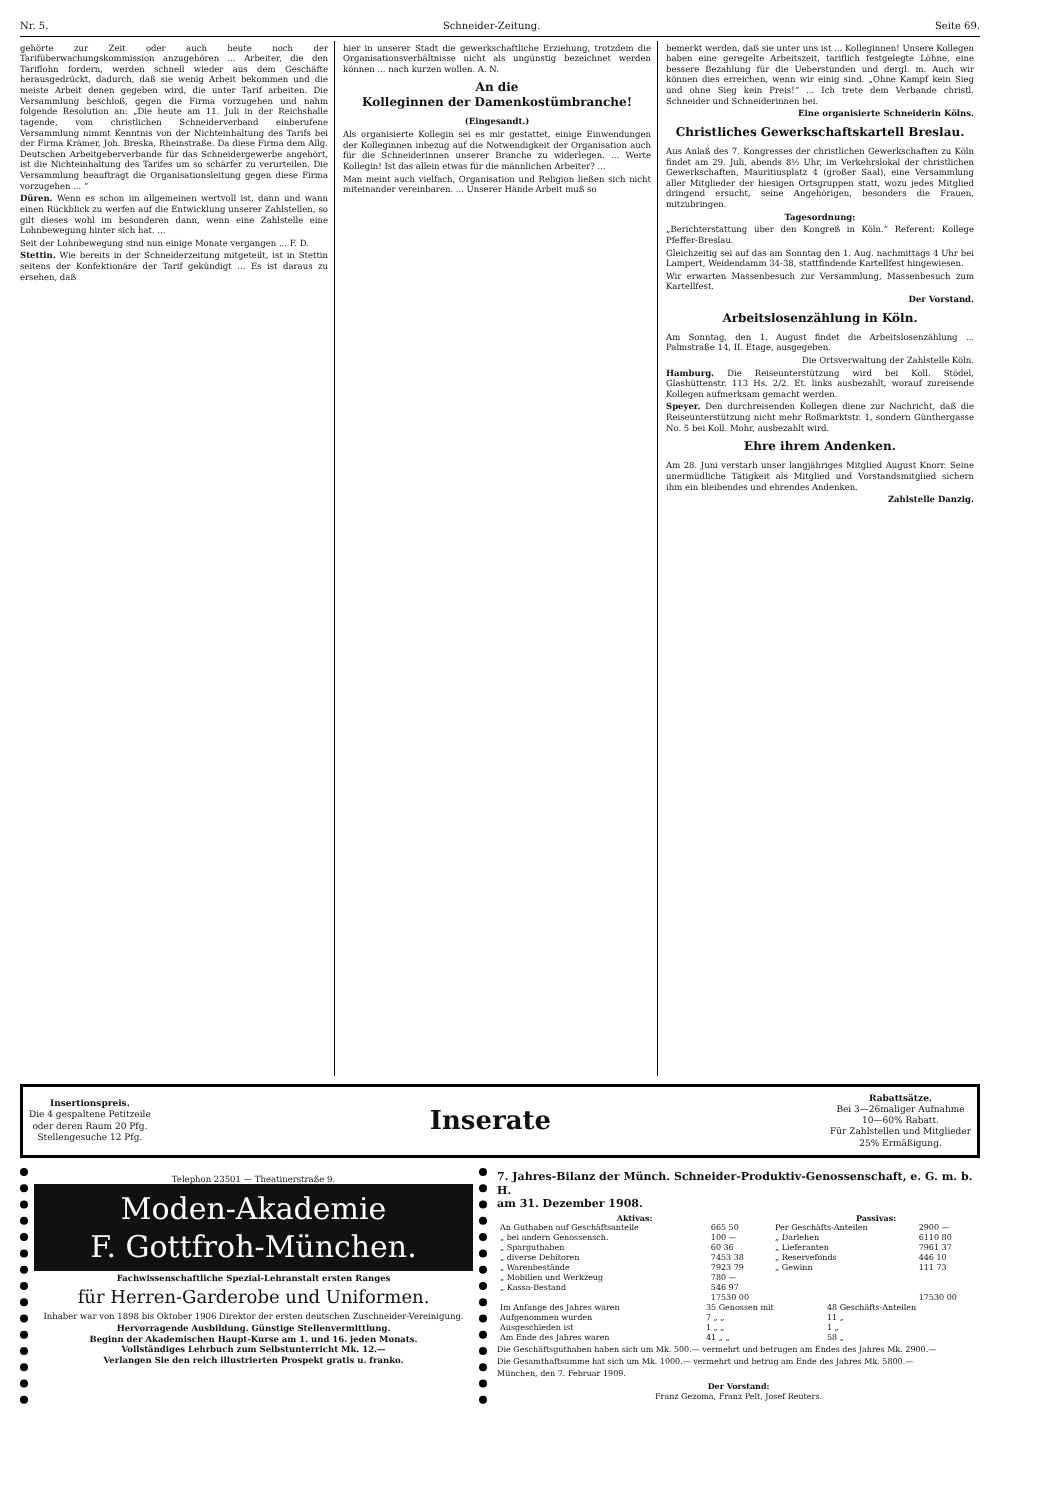Nr. 5. Schneider-Zeitung. Seite 69.
gehörte zur Zeit oder auch heute noch der Tarifüberwachungskommission anzugehören ... Arbeiter, die den Tariflohn fordern, werden schnell wieder aus dem Geschäfte herausgedrückt, dadurch, daß sie wenig Arbeit bekommen und die meiste Arbeit denen gegeben wird, die unter Tarif arbeiten. Die Versammlung beschloß, gegen die Firma vorzugehen und nahm folgende Resolution an: „Die heute am 11. Juli in der Reichshalle tagende, vom christlichen Schneiderverband einberufene Versammlung nimmt Kenntnis von der Nichteinhaltung des Tarifs bei der Firma Krämer, Joh. Breska, Rheinstraße. Da diese Firma dem Allg. Deutschen Arbeitgeberverbande für das Schneidergewerbe angehört, ist die Nichteinhaltung des Tarifes um so schärfer zu verurteilen. Die Versammlung beauftragt die Organisationsleitung gegen diese Firma vorzugehen ... “
Düren. Wenn es schon im allgemeinen wertvoll ist, dann und wann einen Rückblick zu werfen auf die Entwicklung unserer Zahlstellen, so gilt dieses wohl im besonderen dann, wenn eine Zahlstelle eine Lohnbewegung hinter sich hat. ...
Seit der Lohnbewegung sind nun einige Monate vergangen ... F. D.
Stettin. Wie bereits in der Schneiderzeitung mitgeteilt, ist in Stettin seitens der Konfektionäre der Tarif gekündigt ... Es ist daraus zu ersehen, daß
hier in unserer Stadt die gewerkschaftliche Erziehung, trotzdem die Organisationsverhältnisse nicht als ungünstig bezeichnet werden können ... nach kurzen wollen. A. N.
An die
Kolleginnen der Damenkostümbranche!
(Eingesandt.)
Als organisierte Kollegin sei es mir gestattet, einige Einwendungen der Kolleginnen inbezug auf die Notwendigkeit der Organisation auch für die Schneiderinnen unserer Branche zu widerlegen. ... Werte Kollegin! Ist das allein etwas für die männlichen Arbeiter? ...
Man meint auch vielfach, Organisation und Religion ließen sich nicht miteinander vereinbaren. ... Unserer Hände Arbeit muß so
bemerkt werden, daß sie unter uns ist ... Kolleginnen! Unsere Kollegen haben eine geregelte Arbeitszeit, tariflich festgelegte Löhne, eine bessere Bezahlung für die Ueberstunden und dergl. m. Auch wir können dies erreichen, wenn wir einig sind. „Ohne Kampf kein Sieg und ohne Sieg kein Preis!“ ... Ich trete dem Verbande christl. Schneider und Schneiderinnen bei.
Eine organisierte Schneiderin Kölns.
Christliches Gewerkschaftskartell Breslau.
Aus Anlaß des 7. Kongresses der christlichen Gewerkschaften zu Köln findet am 29. Juli, abends 8½ Uhr, im Verkehrslokal der christlichen Gewerkschaften, Mauritiusplatz 4 (großer Saal), eine Versammlung aller Mitglieder der hiesigen Ortsgruppen statt, wozu jedes Mitglied dringend ersucht, seine Angehörigen, besonders die Frauen, mitzubringen.
Tagesordnung:
„Berichterstattung über den Kongreß in Köln.“ Referent: Kollege Pfeffer-Breslau.
Gleichzeitig sei auf das am Sonntag den 1. Aug. nachmittags 4 Uhr bei Lampert, Weidendamm 34-38, stattfindende Kartellfest hingewiesen.
Wir erwarten Massenbesuch zur Versammlung, Massenbesuch zum Kartellfest.
Der Vorstand.
Arbeitslosenzählung in Köln.
Am Sonntag, den 1. August findet die Arbeitslosenzählung ... Palmstraße 14, II. Etage, ausgegeben.
Die Ortsverwaltung der Zahlstelle Köln.
Hamburg. Die Reiseunterstützung wird bei Koll. Stödel, Glashüttenstr. 113 Hs. 2/2. Et. links ausbezahlt, worauf zureisende Kollegen aufmerksam gemacht werden.
Speyer. Den durchreisenden Kollegen diene zur Nachricht, daß die Reiseunterstützung nicht mehr Roßmarktstr. 1, sondern Günthergasse No. 5 bei Koll. Mohr, ausbezahlt wird.
Ehre ihrem Andenken.
Am 28. Juni verstarb unser langjähriges Mitglied August Knorr. Seine unermüdliche Tätigkeit als Mitglied und Vorstandsmitglied sichern ihm ein bleibendes und ehrendes Andenken.
Zahlstelle Danzig.
Insertionspreis.
Die 4 gespaltene Petitzeile
oder deren Raum 20 Pfg.
Stellengesuche 12 Pfg.
Inserate
Rabattsätze.
Bei 3—26maliger Aufnahme
10—60% Rabatt.
Für Zahlstellen und Mitglieder
25% Ermäßigung.
Telephon 23501 — Theatinerstraße 9.
Moden-Akademie
F. Gottfroh-München.
Fachwissenschaftliche Spezial-Lehranstalt ersten Ranges
für Herren-Garderobe und Uniformen.
Inhaber war von 1898 bis Oktober 1906 Direktor der ersten deutschen Zuschneider-Vereinigung.
Hervorragende Ausbildung. Günstige Stellenvermittlung.
Beginn der Akademischen Haupt-Kurse am 1. und 16. jeden Monats.
Vollständiges Lehrbuch zum Selbstunterricht Mk. 12.—
Verlangen Sie den reich illustrierten Prospekt gratis u. franko.
7. Jahres-Bilanz der Münch. Schneider-Produktiv-Genossenschaft, e. G. m. b. H.
am 31. Dezember 1908.
| Aktivas: | | Passivas: | |
| --- | --- | --- | --- |
| An Guthaben auf Geschäftsanteile | 665 50 | Per Geschäfts-Anteilen | 2900 — |
| „ bei andern Genossensch. | 100 — | „ Darlehen | 6110 80 |
| „ Sparguthaben | 60 36 | „ Lieferanten | 7961 37 |
| „ diverse Debitoren | 7453 38 | „ Reservefonds | 446 10 |
| „ Warenbestände | 7923 79 | „ Gewinn | 111 73 |
| „ Mobilien und Werkzeug | 780 — | | |
| „ Kassa-Bestand | 546 97 | | |
| | 17530 00 | | 17530 00 |
| Im Anfange des Jahres waren | 35 Genossen mit | 48 Geschäfts-Anteilen |
| Aufgenommen wurden | 7 „ „ | 11 „ |
| Ausgeschieden ist | 1 „ „ | 1 „ |
| Am Ende des Jahres waren | 41 „ „ | 58 „ |
Die Geschäftsguthaben haben sich um Mk. 500.— vermehrt und betrugen am Endes des Jahres Mk. 2900.—
Die Gesamthaftsumme hat sich um Mk. 1000.— vermehrt und betrug am Ende des Jahres Mk. 5800.—
München, den 7. Februar 1909.
Der Vorstand:
Franz Gezoma, Franz Pelt, Josef Reuters.